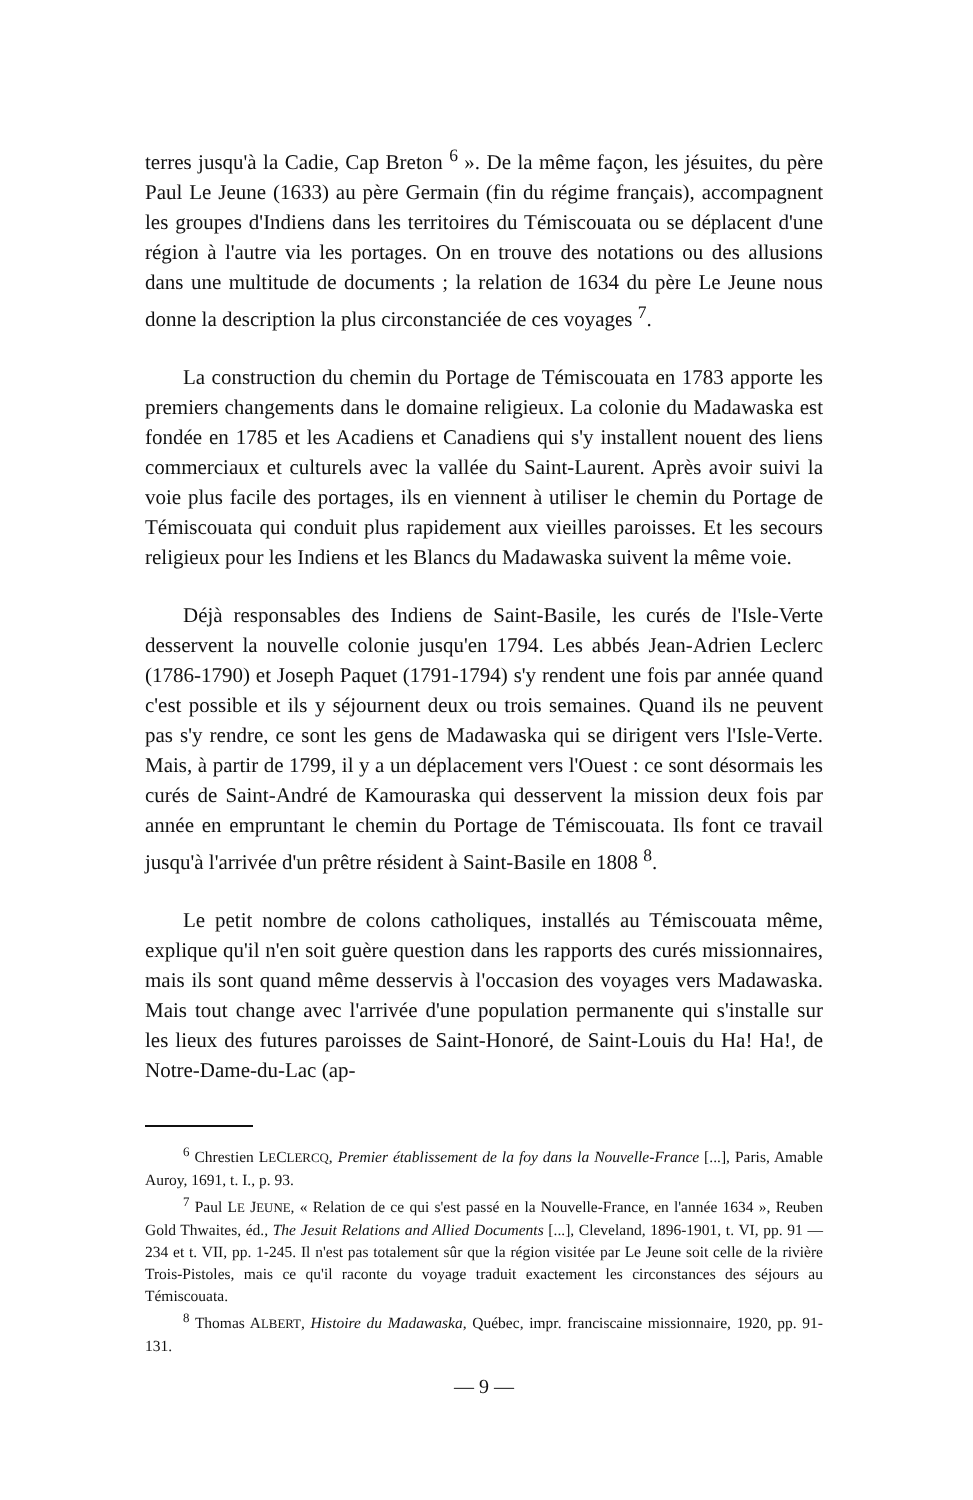terres jusqu'à la Cadie, Cap Breton <sup>6</sup> ». De la même façon, les jésuites, du père Paul Le Jeune (1633) au père Germain (fin du régime français), accompagnent les groupes d'Indiens dans les territoires du Témiscouata ou se déplacent d'une région à l'autre via les portages. On en trouve des notations ou des allusions dans une multitude de documents ; la relation de 1634 du père Le Jeune nous donne la description la plus circonstanciée de ces voyages <sup>7</sup>.
La construction du chemin du Portage de Témiscouata en 1783 apporte les premiers changements dans le domaine religieux. La colonie du Madawaska est fondée en 1785 et les Acadiens et Canadiens qui s'y installent nouent des liens commerciaux et culturels avec la vallée du Saint-Laurent. Après avoir suivi la voie plus facile des portages, ils en viennent à utiliser le chemin du Portage de Témiscouata qui conduit plus rapidement aux vieilles paroisses. Et les secours religieux pour les Indiens et les Blancs du Madawaska suivent la même voie.
Déjà responsables des Indiens de Saint-Basile, les curés de l'Isle-Verte desservent la nouvelle colonie jusqu'en 1794. Les abbés Jean-Adrien Leclerc (1786-1790) et Joseph Paquet (1791-1794) s'y rendent une fois par année quand c'est possible et ils y séjournent deux ou trois semaines. Quand ils ne peuvent pas s'y rendre, ce sont les gens de Madawaska qui se dirigent vers l'Isle-Verte. Mais, à partir de 1799, il y a un déplacement vers l'Ouest : ce sont désormais les curés de Saint-André de Kamouraska qui desservent la mission deux fois par année en empruntant le chemin du Portage de Témiscouata. Ils font ce travail jusqu'à l'arrivée d'un prêtre résident à Saint-Basile en 1808 <sup>8</sup>.
Le petit nombre de colons catholiques, installés au Témiscouata même, explique qu'il n'en soit guère question dans les rapports des curés missionnaires, mais ils sont quand même desservis à l'occasion des voyages vers Madawaska. Mais tout change avec l'arrivée d'une population permanente qui s'installe sur les lieux des futures paroisses de Saint-Honoré, de Saint-Louis du Ha! Ha!, de Notre-Dame-du-Lac (ap-
<sup>6</sup> Chrestien LECLERCQ, Premier établissement de la foy dans la Nouvelle-France [...], Paris, Amable Auroy, 1691, t. I., p. 93.
<sup>7</sup> Paul LE JEUNE, « Relation de ce qui s'est passé en la Nouvelle-France, en l'année 1634 », Reuben Gold Thwaites, éd., The Jesuit Relations and Allied Documents [...], Cleveland, 1896-1901, t. VI, pp. 91 — 234 et t. VII, pp. 1-245. Il n'est pas totalement sûr que la région visitée par Le Jeune soit celle de la rivière Trois-Pistoles, mais ce qu'il raconte du voyage traduit exactement les circonstances des séjours au Témiscouata.
<sup>8</sup> Thomas ALBERT, Histoire du Madawaska, Québec, impr. franciscaine missionnaire, 1920, pp. 91-131.
— 9 —